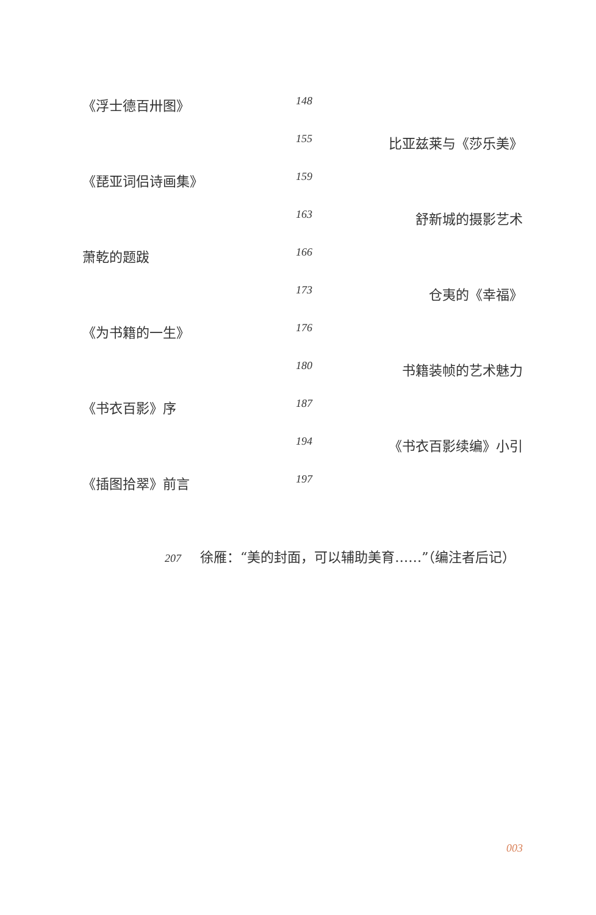《浮士德百卅图》 148
155 比亚兹莱与《莎乐美》
《琵亚词侣诗画集》 159
163 舒新城的摄影艺术
萧乾的题跋 166
173 仓夷的《幸福》
《为书籍的一生》 176
180 书籍装帧的艺术魅力
《书衣百影》序 187
194 《书衣百影续编》小引
《插图拾翠》前言 197
207 徐雁：“美的封面，可以辅助美育……”（编注者后记）
003